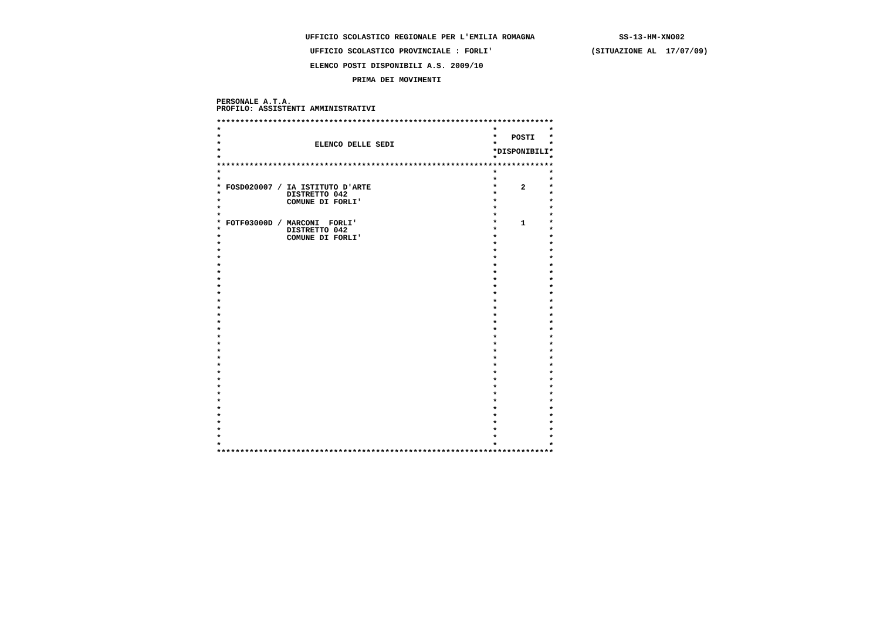UFFICIO SCOLASTICO REGIONALE PER L'EMILIA ROMAGNA                  SS-13-HM-XNO02

                    UFFICIO SCOLASTICO PROVINCIALE : FORLI'                     (SITUAZIONE AL  17/07/09)

                    ELENCO POSTI DISPONIBILI A.S. 2009/10

                             PRIMA DEI MOVIMENTI


PERSONALE A.T.A.
PROFILO: ASSISTENTI AMMINISTRATIVI

************************************************************************
*                                                          *           *
*                                                          *   POSTI   *
*                    ELENCO DELLE SEDI                     *           *
*                                                          *DISPONIBILI*
*                                                          *           *
************************************************************************
*                                                          *           *
*                                                          *           *
* FOSD020007 / IA ISTITUTO D'ARTE                          *     2     *
*              DISTRETTO 042                               *           *
*              COMUNE DI FORLI'                            *           *
*                                                          *           *
*                                                          *           *
* FOTF03000D / MARCONI  FORLI'                             *     1     *
*              DISTRETTO 042                               *           *
*              COMUNE DI FORLI'                            *           *
*                                                          *           *
*                                                          *           *
*                                                          *           *
*                                                          *           *
*                                                          *           *
*                                                          *           *
*                                                          *           *
*                                                          *           *
*                                                          *           *
*                                                          *           *
*                                                          *           *
*                                                          *           *
*                                                          *           *
*                                                          *           *
*                                                          *           *
*                                                          *           *
*                                                          *           *
*                                                          *           *
*                                                          *           *
*                                                          *           *
*                                                          *           *
*                                                          *           *
*                                                          *           *
*                                                          *           *
*                                                          *           *
*                                                          *           *
*                                                          *           *
*                                                          *           *
*                                                          *           *
************************************************************************